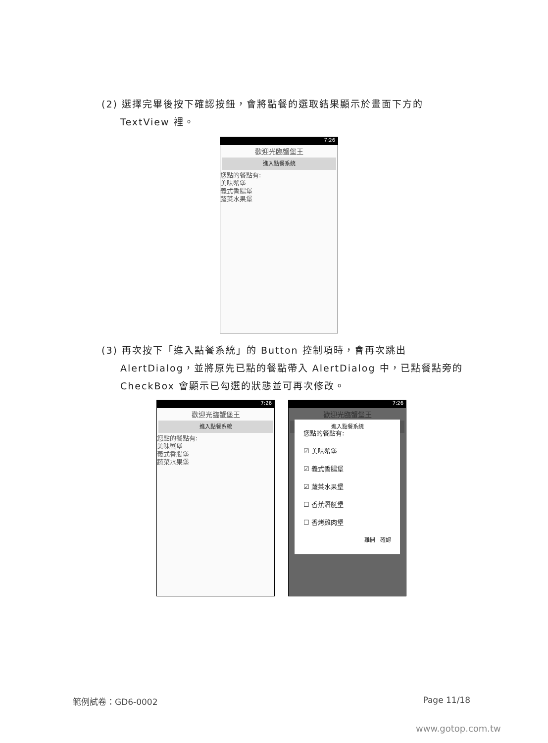(2) 選擇完畢後按下確認按鈕，會將點餐的選取結果顯示於畫面下方的
TextView 裡。
7:26
歡迎光臨蟹堡王
進入點餐系統
您點的餐點有:
美味蟹堡
義式香腸堡
蔬菜水果堡
(3) 再次按下「進入點餐系統」的 Button 控制項時，會再次跳出
AlertDialog，並將原先已點的餐點帶入 AlertDialog 中，已點餐點旁的
CheckBox 會顯示已勾選的狀態並可再次修改。
7:26
歡迎光臨蟹堡王
進入點餐系統
您點的餐點有:
美味蟹堡
義式香腸堡
蔬菜水果堡
7:26
歡迎光臨蟹堡王
進入點餐系統
您點的餐點有:
☑ 美味蟹堡
☑ 義式香腸堡
☑ 蔬菜水果堡
☐ 香蕉潛艇堡
☐ 香烤雞肉堡
離開 確認
範例試卷：GD6-0002 Page 11/18
www.gotop.com.tw